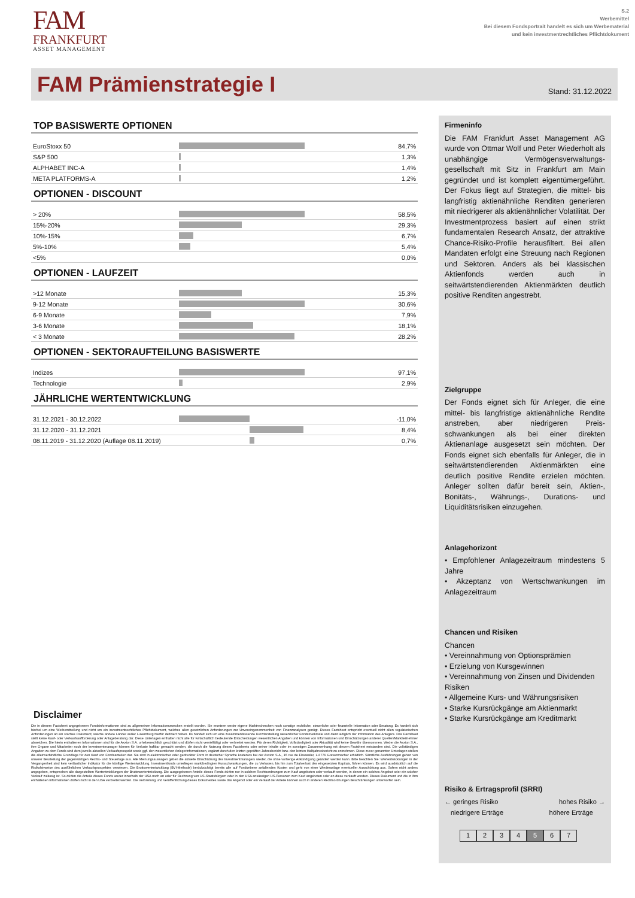FAM
FRANKFURT
ASSET MANAGEMENT
S.2
Werbemittel
Bei diesem Fondsportrait handelt es sich um Werbematerial
und kein investmentrechtliches Pflichtdokument
FAM Prämienstrategie I
Stand: 31.12.2022
TOP BASISWERTE OPTIONEN
| EuroStoxx 50 | | 84,7% |
| S&P 500 | | 1,3% |
| ALPHABET INC-A | | 1,4% |
| META PLATFORMS-A | | 1,2% |
OPTIONEN - DISCOUNT
| > 20% | | 58,5% |
| 15%-20% | | 29,3% |
| 10%-15% | | 6,7% |
| 5%-10% | | 5,4% |
| <5% | | 0,0% |
OPTIONEN - LAUFZEIT
| >12 Monate | | 15,3% |
| 9-12 Monate | | 30,6% |
| 6-9 Monate | | 7,9% |
| 3-6 Monate | | 18,1% |
| < 3 Monate | | 28,2% |
OPTIONEN - SEKTORAUFTEILUNG BASISWERTE
| Indizes | | 97,1% |
| Technologie | | 2,9% |
JÄHRLICHE WERTENTWICKLUNG
| 31.12.2021 - 30.12.2022 | | -11,0% |
| 31.12.2020 - 31.12.2021 | | 8,4% |
| 08.11.2019 - 31.12.2020 (Auflage 08.11.2019) | | 0,7% |
Disclaimer
Die in diesem Factsheet angegebenen Fondsinformationen sind zu allgemeinen Informationszwecken erstellt worden. Sie ersetzen weder eigene Marktrecherchen noch sonstige rechtliche, steuerliche oder finanzielle Information oder Beratung. Es handelt sich hierbei um eine Werbemitteilung und nicht um ein investmentrechtliches Pflichtdokument, welches allen gesetzlichen Anforderungen zur Unvoreingenommenheit von Finanzanalysen genügt. Dieses Factsheet entspricht eventuell nicht allen regulatorischen Anforderungen an ein solches Dokument, welche andere Länder außer Luxemburg hierfür definiert haben. Es handelt sich um eine zusammenfassende Kurzdarstellung wesentlicher Fondsmerkmale und dient lediglich der Information des Anlegers. Das Factsheet stellt keine Kauf- oder Verkaufsaufforderung oder Anlageberatung dar. Diese Unterlagen enthalten nicht alle für wirtschaftlich bedeutende Entscheidungen wesentlichen Angaben und können von Informationen und Einschätzungen anderer Quellen/Marktteilnehmer abweichen. Die hierin enthaltenen Informationen sind für die Axxion S.A. urheberrechtlich geschützt und dürfen nicht vervielfältigt oder verbreitet werden. Für deren Richtigkeit, Vollständigkeit oder Aktualität wird keine Gewähr übernommen. Weder die Axxion S.A., ihre Organe und Mitarbeiter noch der Investmentmanager können für Verluste haftbar gemacht werden, die durch die Nutzung dieses Factsheets oder seiner Inhalte oder im sonstigen Zusammenhang mit diesem Factsheet entstanden sind. Die vollständigen Angaben zu dem Fonds sind dem jeweils aktuellen Verkaufsprospekt sowie ggf. den wesentlichen Anlegerinformationen, ergänzt durch den letzten geprüften Jahresbericht bzw. den letzten Halbjahresbericht zu entnehmen. Diese zuvor genannten Unterlagen stellen die alleinverbindliche Grundlage für den Kauf von Fondsanteilen dar. Sie sind in elektronischer oder gedruckter Form in deutscher Sprache kostenlos bei der Axxion S.A., 15 rue de Flaxweiler, L-6776 Grevenmacher erhältlich. Sämtliche Ausführungen gehen von unserer Beurteilung der gegenwärtigen Rechts- und Steuerlage aus. Alle Meinungsaussagen geben die aktuelle Einschätzung des Investmentmanagers wieder, die ohne vorherige Ankündigung geändert werden kann. Bitte beachten Sie: Wertentwicklungen in der Vergangenheit sind kein verlässlicher Indikator für die künftige Wertentwicklung. Investmentfonds unterliegen marktbedingten Kursschwankungen, die zu Verlusten, bis hin zum Totalverlust des eingesetzten Kapitals, führen können. Es wird ausdrücklich auf die Risikohinweise des ausführlichen Verkaufsprospektes verwiesen. Die Bruttowertentwicklung (BVI-Methode) berücksichtigt bereits alle auf Fondsebene anfallenden Kosten und geht von einer Wiederanlage eventueller Ausschüttung aus. Sofern nicht anders angegeben, entsprechen alle dargestellten Wertentwicklungen der Bruttowertentwicklung. Die ausgegebenen Anteile dieses Fonds dürfen nur in solchen Rechtsordnungen zum Kauf angeboten oder verkauft werden, in denen ein solches Angebot oder ein solcher Verkauf zulässig ist. So dürfen die Anteile dieses Fonds weder innerhalb der USA noch an oder für Rechnung von US-Staatsbürgern oder in den USA ansässigen US-Personen zum Kauf angeboten oder an diese verkauft werden. Dieses Dokument und die in ihm enthaltenen Informationen dürfen nicht in den USA verbreitet werden. Die Verbreitung und Veröffentlichung dieses Dokumentes sowie das Angebot oder ein Verkauf der Anteile können auch in anderen Rechtsordnungen Beschränkungen unterworfen sein.
Firmeninfo
Die FAM Frankfurt Asset Management AG wurde von Ottmar Wolf und Peter Wiederholt als unabhängige Vermögensverwaltungs­gesellschaft mit Sitz in Frankfurt am Main gegründet und ist komplett eigentümergeführt. Der Fokus liegt auf Strategien, die mittel- bis langfristig aktienähnliche Renditen generieren mit niedrigerer als aktienähnlicher Volatilität. Der Investmentprozess basiert auf einen strikt fundamentalen Research Ansatz, der attraktive Chance-Risiko-Profile herausfiltert. Bei allen Mandaten erfolgt eine Streuung nach Regionen und Sektoren. Anders als bei klassischen Aktienfonds werden auch in seitwärtstendierenden Aktienmärkten deutlich positive Renditen angestrebt.
Zielgruppe
Der Fonds eignet sich für Anleger, die eine mittel- bis langfristige aktienähnliche Rendite anstreben, aber niedrigeren Preis­schwankungen als bei einer direkten Aktienanlage ausgesetzt sein möchten. Der Fonds eignet sich ebenfalls für Anleger, die in seitwärtstendierenden Aktienmärkten eine deutlich positive Rendite erzielen möchten. Anleger sollten dafür bereit sein, Aktien-, Bonitäts-, Währungs-, Durations- und Liquiditätsrisiken einzugehen.
Anlagehorizont
• Empfohlener Anlagezeitraum mindestens 5 Jahre
• Akzeptanz von Wertschwankungen im Anlagezeitraum
Chancen und Risiken
Chancen
• Vereinnahmung von Optionsprämien
• Erzielung von Kursgewinnen
• Vereinnahmung von Zinsen und Dividenden
Risiken
• Allgemeine Kurs- und Währungsrisiken
• Starke Kursrückgänge am Aktienmarkt
• Starke Kursrückgänge am Kreditmarkt
Risiko & Ertragsprofil (SRRI)
← geringes Risiko hohes Risiko →
niedrigere Erträge höhere Erträge
1 2 3 4 5 6 7